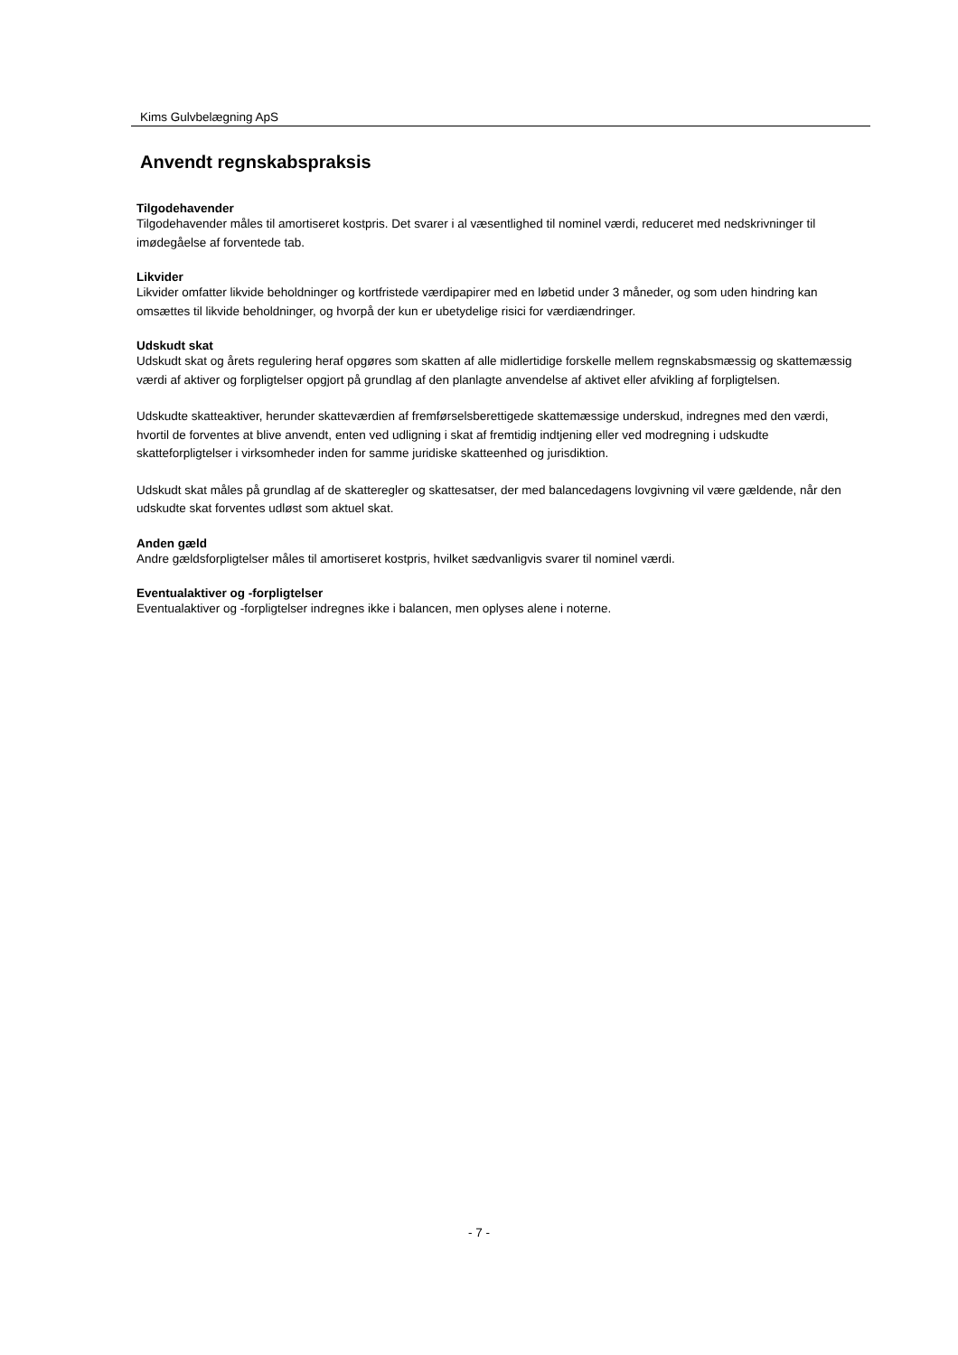Kims Gulvbelægning ApS
Anvendt regnskabspraksis
Tilgodehavender
Tilgodehavender måles til amortiseret kostpris. Det svarer i al væsentlighed til nominel værdi, reduceret med nedskrivninger til imødegåelse af forventede tab.
Likvider
Likvider omfatter likvide beholdninger og kortfristede værdipapirer med en løbetid under 3 måneder, og som uden hindring kan omsættes til likvide beholdninger, og hvorpå der kun er ubetydelige risici for værdiændringer.
Udskudt skat
Udskudt skat og årets regulering heraf opgøres som skatten af alle midlertidige forskelle mellem regnskabsmæssig og skattemæssig værdi af aktiver og forpligtelser opgjort på grundlag af den planlagte anvendelse af aktivet eller afvikling af forpligtelsen.
Udskudte skatteaktiver, herunder skatteværdien af fremførselsberettigede skattemæssige underskud, indregnes med den værdi, hvortil de forventes at blive anvendt, enten ved udligning i skat af fremtidig indtjening eller ved modregning i udskudte skatteforpligtelser i virksomheder inden for samme juridiske skatteenhed og jurisdiktion.
Udskudt skat måles på grundlag af de skatteregler og skattesatser, der med balancedagens lovgivning vil være gældende, når den udskudte skat forventes udløst som aktuel skat.
Anden gæld
Andre gældsforpligtelser måles til amortiseret kostpris, hvilket sædvanligvis svarer til nominel værdi.
Eventualaktiver og -forpligtelser
Eventualaktiver og -forpligtelser indregnes ikke i balancen, men oplyses alene i noterne.
- 7 -